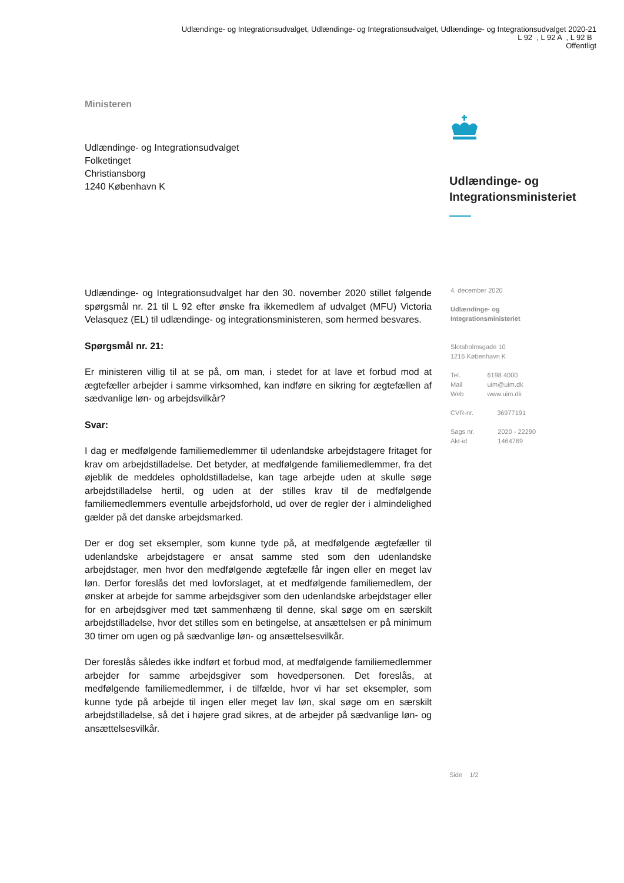Udlændinge- og Integrationsudvalget, Udlændinge- og Integrationsudvalget, Udlændinge- og Integrationsudvalget 2020-21
L 92 , L 92 A , L 92 B
Offentligt
Ministeren
Udlændinge- og Integrationsudvalget
Folketinget
Christiansborg
1240 København K
Udlændinge- og
Integrationsministeriet
Udlændinge- og Integrationsudvalget har den 30. november 2020 stillet følgende spørgsmål nr. 21 til L 92 efter ønske fra ikkemedlem af udvalget (MFU) Victoria Velasquez (EL) til udlændinge- og integrationsministeren, som hermed besvares.
Spørgsmål nr. 21:
Er ministeren villig til at se på, om man, i stedet for at lave et forbud mod at ægtefæller arbejder i samme virksomhed, kan indføre en sikring for ægtefællen af sædvanlige løn- og arbejdsvilkår?
Svar:
I dag er medfølgende familiemedlemmer til udenlandske arbejdstagere fritaget for krav om arbejdstilladelse. Det betyder, at medfølgende familiemedlemmer, fra det øjeblik de meddeles opholdstilladelse, kan tage arbejde uden at skulle søge arbejdstilladelse hertil, og uden at der stilles krav til de medfølgende familiemedlemmers eventulle arbejdsforhold, ud over de regler der i almindelighed gælder på det danske arbejdsmarked.
Der er dog set eksempler, som kunne tyde på, at medfølgende ægtefæller til udenlandske arbejdstagere er ansat samme sted som den udenlandske arbejdstager, men hvor den medfølgende ægtefælle får ingen eller en meget lav løn. Derfor foreslås det med lovforslaget, at et medfølgende familiemedlem, der ønsker at arbejde for samme arbejdsgiver som den udenlandske arbejdstager eller for en arbejdsgiver med tæt sammenhæng til denne, skal søge om en særskilt arbejdstilladelse, hvor det stilles som en betingelse, at ansættelsen er på minimum 30 timer om ugen og på sædvanlige løn- og ansættelsesvilkår.
Der foreslås således ikke indført et forbud mod, at medfølgende familiemedlemmer arbejder for samme arbejdsgiver som hovedpersonen. Det foreslås, at medfølgende familiemedlemmer, i de tilfælde, hvor vi har set eksempler, som kunne tyde på arbejde til ingen eller meget lav løn, skal søge om en særskilt arbejdstilladelse, så det i højere grad sikres, at de arbejder på sædvanlige løn- og ansættelsesvilkår.
4. december 2020
Udlændinge- og
Integrationsministeriet
Slotsholmsgade 10
1216 København K
| Tel. | 6198 4000 |
| Mail | uim@uim.dk |
| Web | www.uim.dk |
| CVR-nr. | 36977191 |
| Sags nr. | 2020 - 22290 |
| Akt-id | 1464769 |
Side 1/2